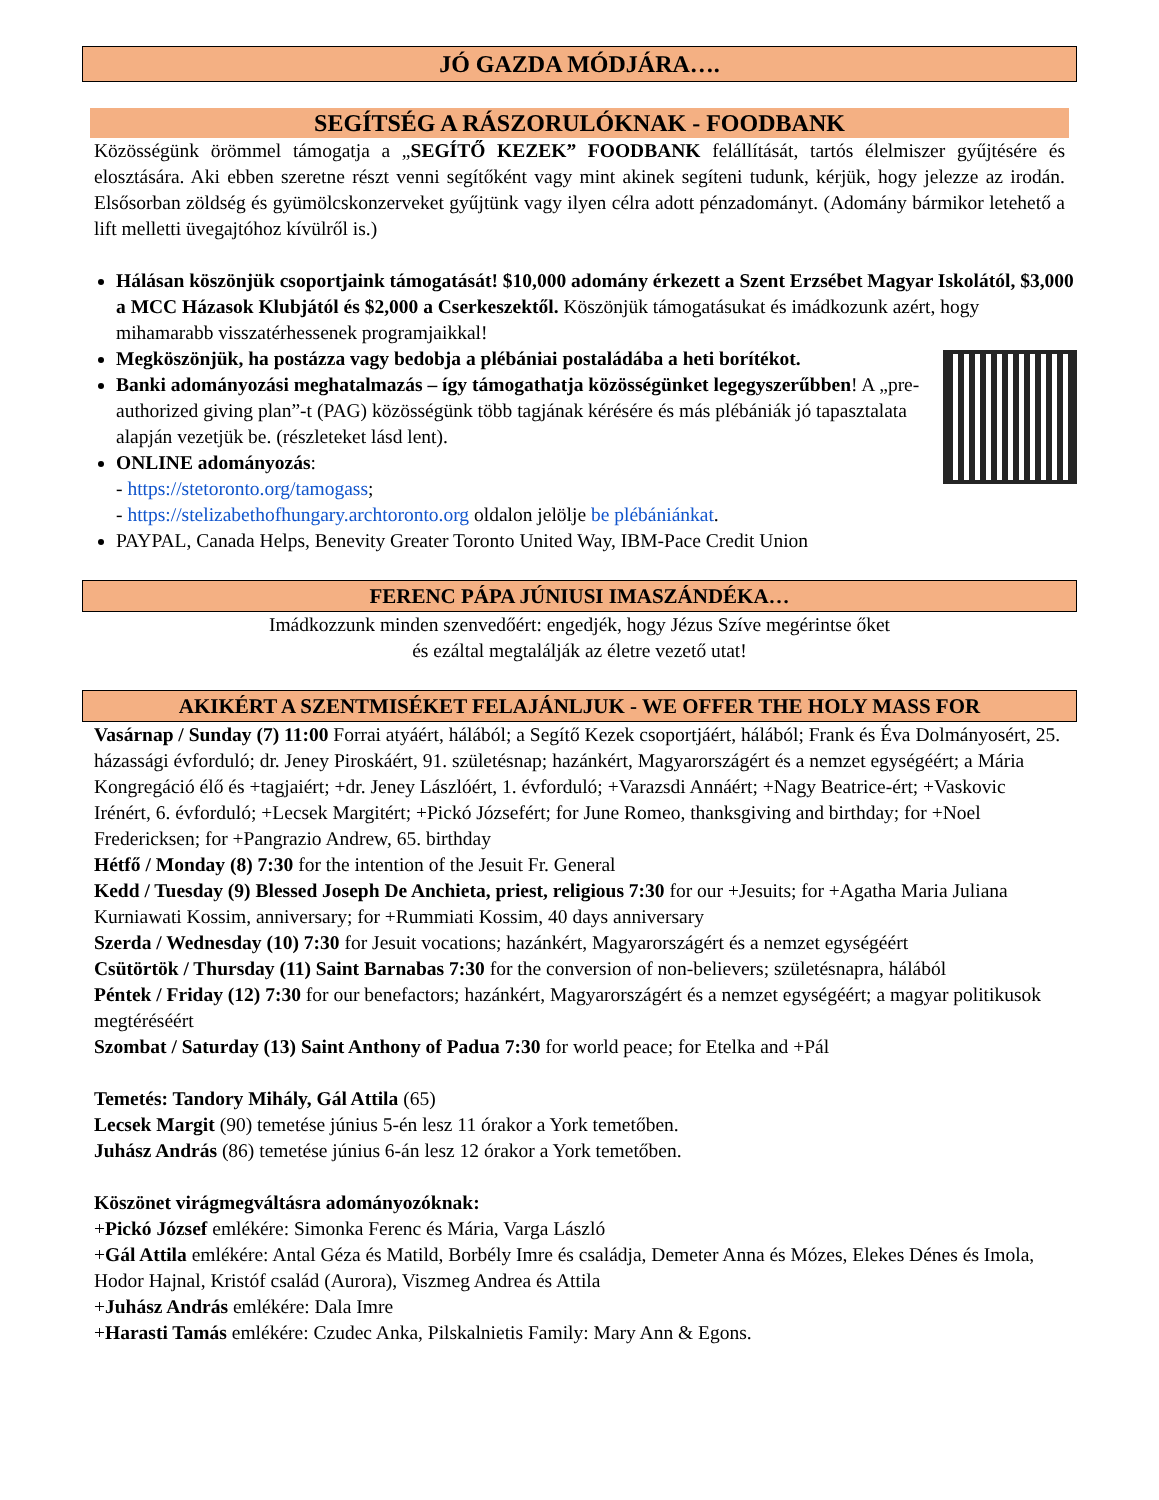JÓ GAZDA MÓDJÁRA….
SEGÍTSÉG A RÁSZORULÓKNAK - FOODBANK
Közösségünk örömmel támogatja a „SEGÍTŐ KEZEK” FOODBANK felállítását, tartós élelmiszer gyűjtésére és elosztására. Aki ebben szeretne részt venni segítőként vagy mint akinek segíteni tudunk, kérjük, hogy jelezze az irodán. Elsősorban zöldség és gyümölcskonzerveket gyűjtünk vagy ilyen célra adott pénzadományt. (Adomány bármikor letehető a lift melletti üvegajtóhoz kívülről is.)
Hálásan köszönjük csoportjaink támogatását! $10,000 adomány érkezett a Szent Erzsébet Magyar Iskolától, $3,000 a MCC Házasok Klubjától és $2,000 a Cserkeszektől. Köszönjük támogatásukat és imádkozunk azért, hogy mihamarabb visszatérhessenek programjaikkal!
Megköszönjük, ha postázza vagy bedobja a plébániai postaládába a heti borítékot.
Banki adományozási meghatalmazás – így támogathatja közösségünket legegyszerűbben! A „pre-authorized giving plan”-t (PAG) közösségünk több tagjának kérésére és más plébániák jó tapasztalata alapján vezetjük be. (részleteket lásd lent).
ONLINE adományozás:
- https://stetoronto.org/tamogass;
- https://stelizabethofhungary.archtoronto.org oldalon jelölje be plébániánkat.
PAYPAL, Canada Helps, Benevity Greater Toronto United Way, IBM-Pace Credit Union
FERENC PÁPA JÚNIUSI IMASZÁNDÉKA…
Imádkozzunk minden szenvedőért: engedjék, hogy Jézus Szíve megérintse őket
és ezáltal megtalálják az életre vezető utat!
AKIKÉRT A SZENTMISÉKET FELAJÁNLJUK - WE OFFER THE HOLY MASS FOR
Vasárnap / Sunday (7) 11:00 Forrai atyáért, hálából; a Segítő Kezek csoportjáért, hálából; Frank és Éva Dolmányosért, 25. házassági évforduló; dr. Jeney Piroskáért, 91. születésnap; hazánkért, Magyarországért és a nemzet egységéért; a Mária Kongregáció élő és +tagjaiért; +dr. Jeney Lászlóért, 1. évforduló; +Varazsdi Annáért; +Nagy Beatrice-ért; +Vaskovic Irénért, 6. évforduló; +Lecsek Margitért; +Pickó Józsefért; for June Romeo, thanksgiving and birthday; for +Noel Fredericksen; for +Pangrazio Andrew, 65. birthday
Hétfő / Monday (8) 7:30 for the intention of the Jesuit Fr. General
Kedd / Tuesday (9) Blessed Joseph De Anchieta, priest, religious 7:30 for our +Jesuits; for +Agatha Maria Juliana Kurniawati Kossim, anniversary; for +Rummiati Kossim, 40 days anniversary
Szerda / Wednesday (10) 7:30 for Jesuit vocations; hazánkért, Magyarországért és a nemzet egységéért
Csütörtök / Thursday (11) Saint Barnabas 7:30 for the conversion of non-believers; születésnapra, hálából
Péntek / Friday (12) 7:30 for our benefactors; hazánkért, Magyarországért és a nemzet egységéért; a magyar politikusok megtéréséért
Szombat / Saturday (13) Saint Anthony of Padua 7:30 for world peace; for Etelka and +Pál
Temetés: Tandory Mihály, Gál Attila (65)
Lecsek Margit (90) temetése június 5-én lesz 11 órakor a York temetőben.
Juhász András (86) temetése június 6-án lesz 12 órakor a York temetőben.
Köszönet virágmegváltásra adományozóknak:
+Pickó József emlékére: Simonka Ferenc és Mária, Varga László
+Gál Attila emlékére: Antal Géza és Matild, Borbély Imre és családja, Demeter Anna és Mózes, Elekes Dénes és Imola, Hodor Hajnal, Kristóf család (Aurora), Viszmeg Andrea és Attila
+Juhász András emlékére: Dala Imre
+Harasti Tamás emlékére: Czudec Anka, Pilskalnietis Family: Mary Ann & Egons.